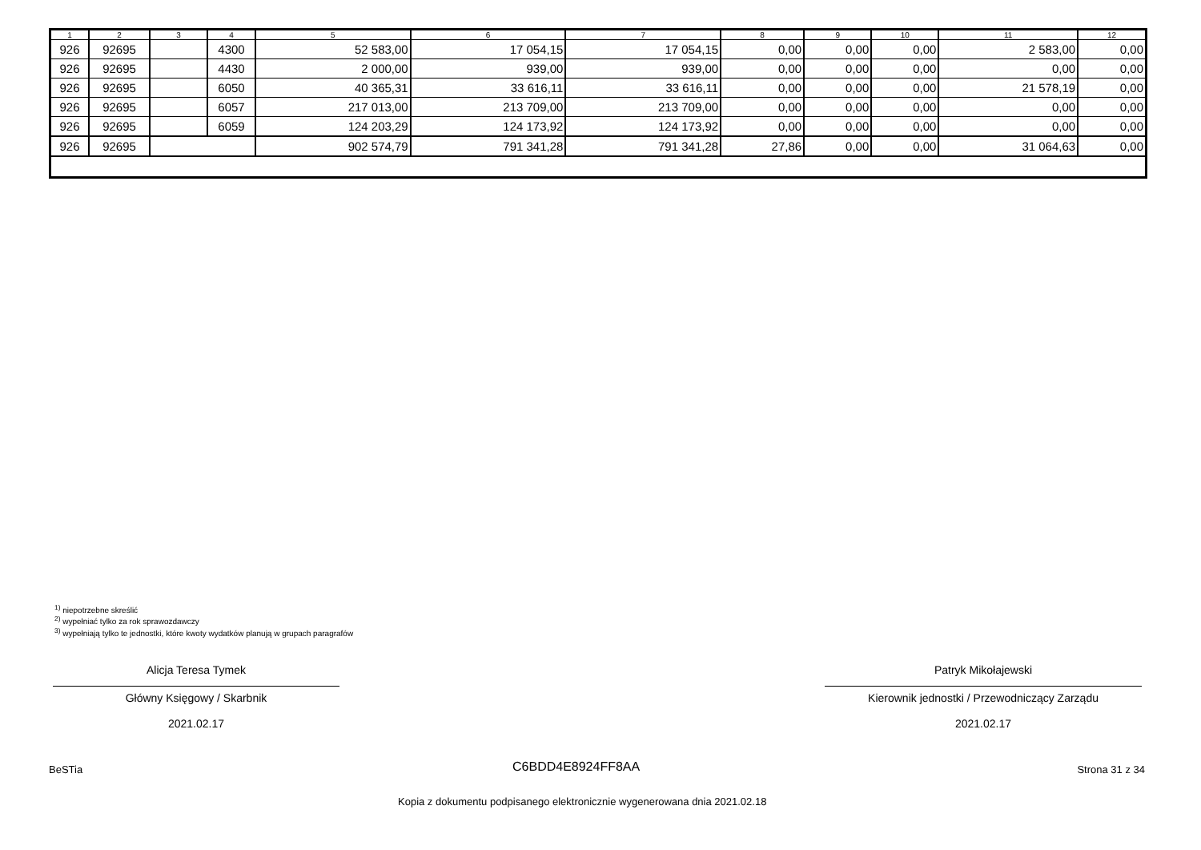| 1 | 2 | 3 | 4 | 5 | 6 | 7 | 8 | 9 | 10 | 11 | 12 |
| --- | --- | --- | --- | --- | --- | --- | --- | --- | --- | --- | --- |
| 926 | 92695 | | 4300 | 52 583,00 | 17 054,15 | 17 054,15 | 0,00 | 0,00 | 0,00 | 2 583,00 | 0,00 |
| 926 | 92695 | | 4430 | 2 000,00 | 939,00 | 939,00 | 0,00 | 0,00 | 0,00 | 0,00 | 0,00 |
| 926 | 92695 | | 6050 | 40 365,31 | 33 616,11 | 33 616,11 | 0,00 | 0,00 | 0,00 | 21 578,19 | 0,00 |
| 926 | 92695 | | 6057 | 217 013,00 | 213 709,00 | 213 709,00 | 0,00 | 0,00 | 0,00 | 0,00 | 0,00 |
| 926 | 92695 | | 6059 | 124 203,29 | 124 173,92 | 124 173,92 | 0,00 | 0,00 | 0,00 | 0,00 | 0,00 |
| 926 | 92695 | | | 902 574,79 | 791 341,28 | 791 341,28 | 27,86 | 0,00 | 0,00 | 31 064,63 | 0,00 |
<sup>1)</sup> niepotrzebne skreślić
<sup>2)</sup> wypełniać tylko za rok sprawozdawczy
<sup>3)</sup> wypełniają tylko te jednostki, które kwoty wydatków planują w grupach paragrafów
Alicja Teresa Tymek
Główny Księgowy / Skarbnik
2021.02.17
Patryk Mikołajewski
Kierownik jednostki / Przewodniczący Zarządu
2021.02.17
BeSTia C6BDD4E8924FF8AA Strona 31 z 34
Kopia z dokumentu podpisanego elektronicznie wygenerowana dnia 2021.02.18